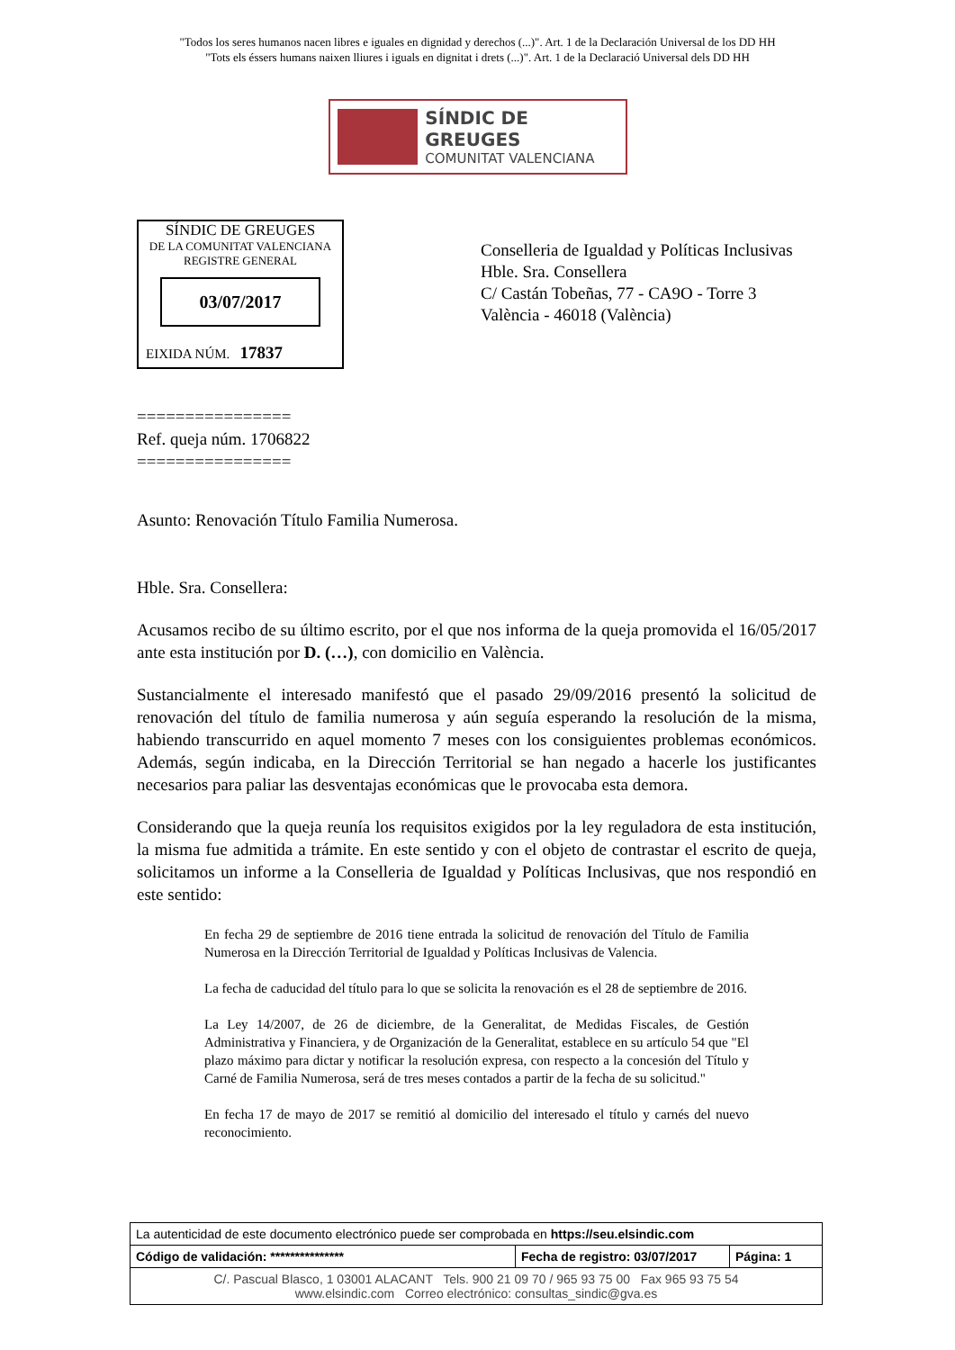"Todos los seres humanos nacen libres e iguales en dignidad y derechos (...)". Art. 1 de la Declaración Universal de los DD HH
"Tots els éssers humans naixen lliures i iguals en dignitat i drets (...)". Art. 1 de la Declaració Universal dels DD HH
SÍNDIC DE GREUGES
COMUNITAT VALENCIANA
SÍNDIC DE GREUGES
DE LA COMUNITAT VALENCIANA
REGISTRE GENERAL
03/07/2017
EIXIDA NÚM. 17837
Conselleria de Igualdad y Políticas Inclusivas
Hble. Sra. Consellera
C/ Castán Tobeñas, 77 - CA9O - Torre 3
València - 46018 (València)
================
Ref. queja núm. 1706822
================
Asunto: Renovación Título Familia Numerosa.
Hble. Sra. Consellera:
Acusamos recibo de su último escrito, por el que nos informa de la queja promovida el 16/05/2017 ante esta institución por D. (…), con domicilio en València.
Sustancialmente el interesado manifestó que el pasado 29/09/2016 presentó la solicitud de renovación del título de familia numerosa y aún seguía esperando la resolución de la misma, habiendo transcurrido en aquel momento 7 meses con los consiguientes problemas económicos. Además, según indicaba, en la Dirección Territorial se han negado a hacerle los justificantes necesarios para paliar las desventajas económicas que le provocaba esta demora.
Considerando que la queja reunía los requisitos exigidos por la ley reguladora de esta institución, la misma fue admitida a trámite. En este sentido y con el objeto de contrastar el escrito de queja, solicitamos un informe a la Conselleria de Igualdad y Políticas Inclusivas, que nos respondió en este sentido:
En fecha 29 de septiembre de 2016 tiene entrada la solicitud de renovación del Título de Familia Numerosa en la Dirección Territorial de Igualdad y Políticas Inclusivas de Valencia.
La fecha de caducidad del título para lo que se solicita la renovación es el 28 de septiembre de 2016.
La Ley 14/2007, de 26 de diciembre, de la Generalitat, de Medidas Fiscales, de Gestión Administrativa y Financiera, y de Organización de la Generalitat, establece en su artículo 54 que "El plazo máximo para dictar y notificar la resolución expresa, con respecto a la concesión del Título y Carné de Familia Numerosa, será de tres meses contados a partir de la fecha de su solicitud."
En fecha 17 de mayo de 2017 se remitió al domicilio del interesado el título y carnés del nuevo reconocimiento.
| La autenticidad de este documento electrónico puede ser comprobada en https://seu.elsindic.com | | |
| Código de validación: *************** | Fecha de registro: 03/07/2017 | Página: 1 |
| C/. Pascual Blasco, 1 03001 ALACANT Tels. 900 21 09 70 / 965 93 75 00 Fax 965 93 75 54 www.elsindic.com Correo electrónico: consultas_sindic@gva.es | | |